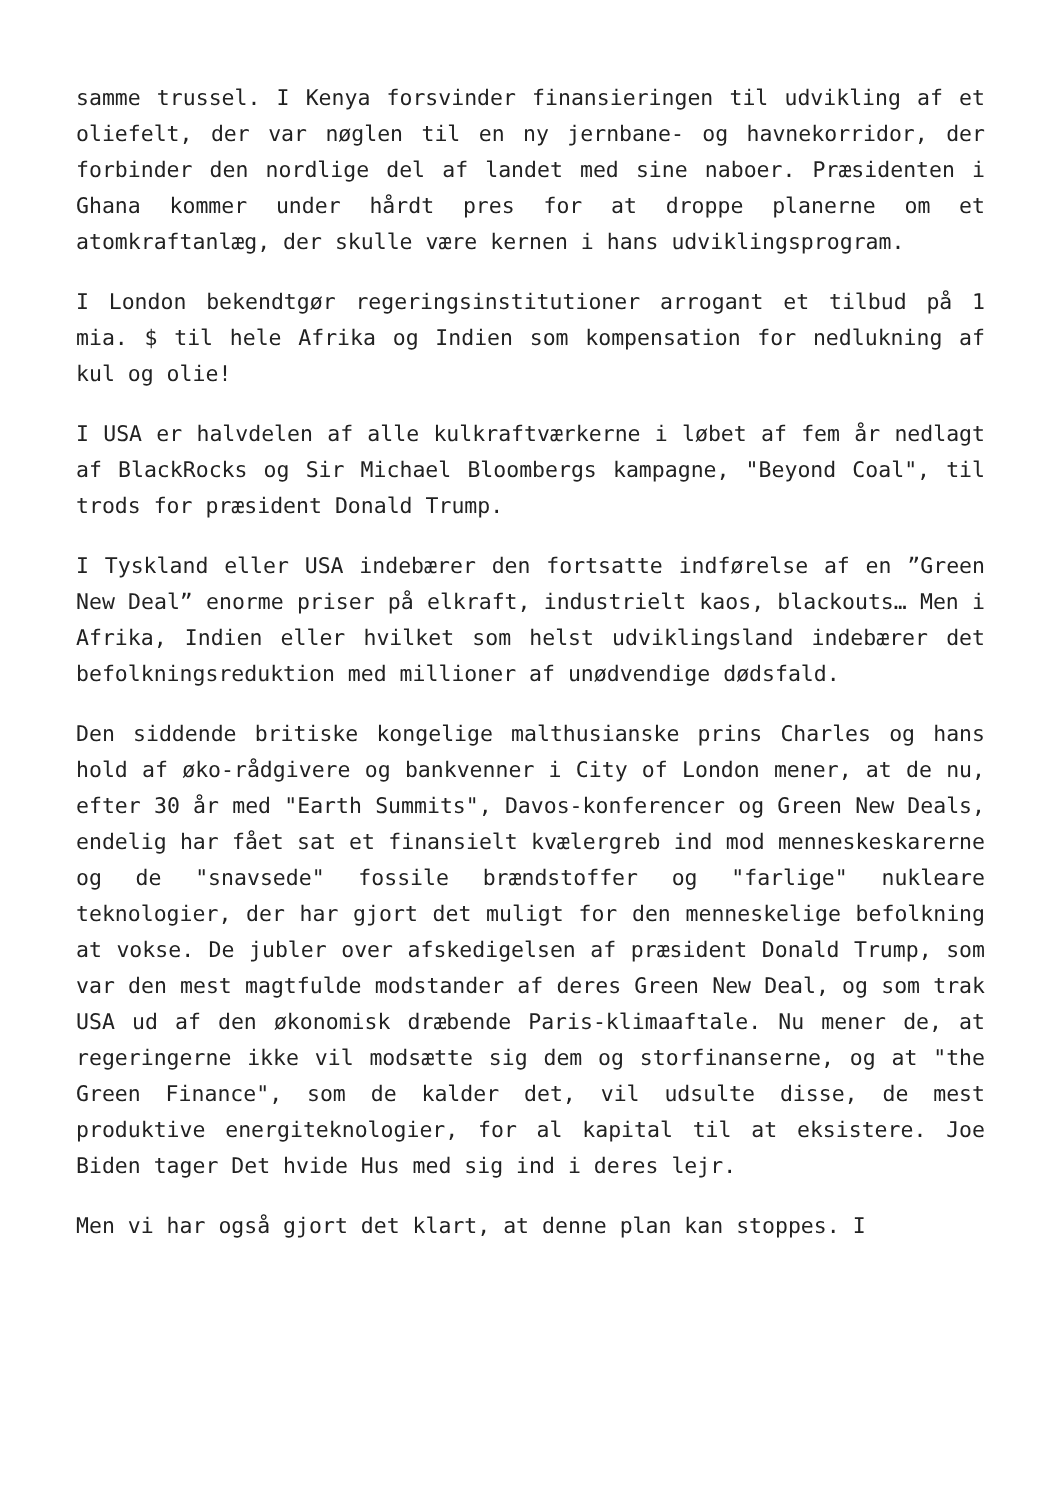samme trussel. I Kenya forsvinder finansieringen til udvikling af et oliefelt, der var nøglen til en ny jernbane- og havnekorridor, der forbinder den nordlige del af landet med sine naboer. Præsidenten i Ghana kommer under hårdt pres for at droppe planerne om et atomkraftanlæg, der skulle være kernen i hans udviklingsprogram.
I London bekendtgør regeringsinstitutioner arrogant et tilbud på 1 mia. $ til hele Afrika og Indien som kompensation for nedlukning af kul og olie!
I USA er halvdelen af alle kulkraftværkerne i løbet af fem år nedlagt af BlackRocks og Sir Michael Bloombergs kampagne, "Beyond Coal", til trods for præsident Donald Trump.
I Tyskland eller USA indebærer den fortsatte indførelse af en ”Green New Deal” enorme priser på elkraft, industrielt kaos, blackouts… Men i Afrika, Indien eller hvilket som helst udviklingsland indebærer det befolkningsreduktion med millioner af unødvendige dødsfald.
Den siddende britiske kongelige malthusianske prins Charles og hans hold af øko-rådgivere og bankvenner i City of London mener, at de nu, efter 30 år med "Earth Summits", Davos-konferencer og Green New Deals, endelig har fået sat et finansielt kvælergreb ind mod menneskeskarerne og de "snavsede" fossile brændstoffer og "farlige" nukleare teknologier, der har gjort det muligt for den menneskelige befolkning at vokse. De jubler over afskedigelsen af præsident Donald Trump, som var den mest magtfulde modstander af deres Green New Deal, og som trak USA ud af den økonomisk dræbende Paris-klimaaftale. Nu mener de, at regeringerne ikke vil modsætte sig dem og storfinanserne, og at "the Green Finance", som de kalder det, vil udsulte disse, de mest produktive energiteknologier, for al kapital til at eksistere. Joe Biden tager Det hvide Hus med sig ind i deres lejr.
Men vi har også gjort det klart, at denne plan kan stoppes. I